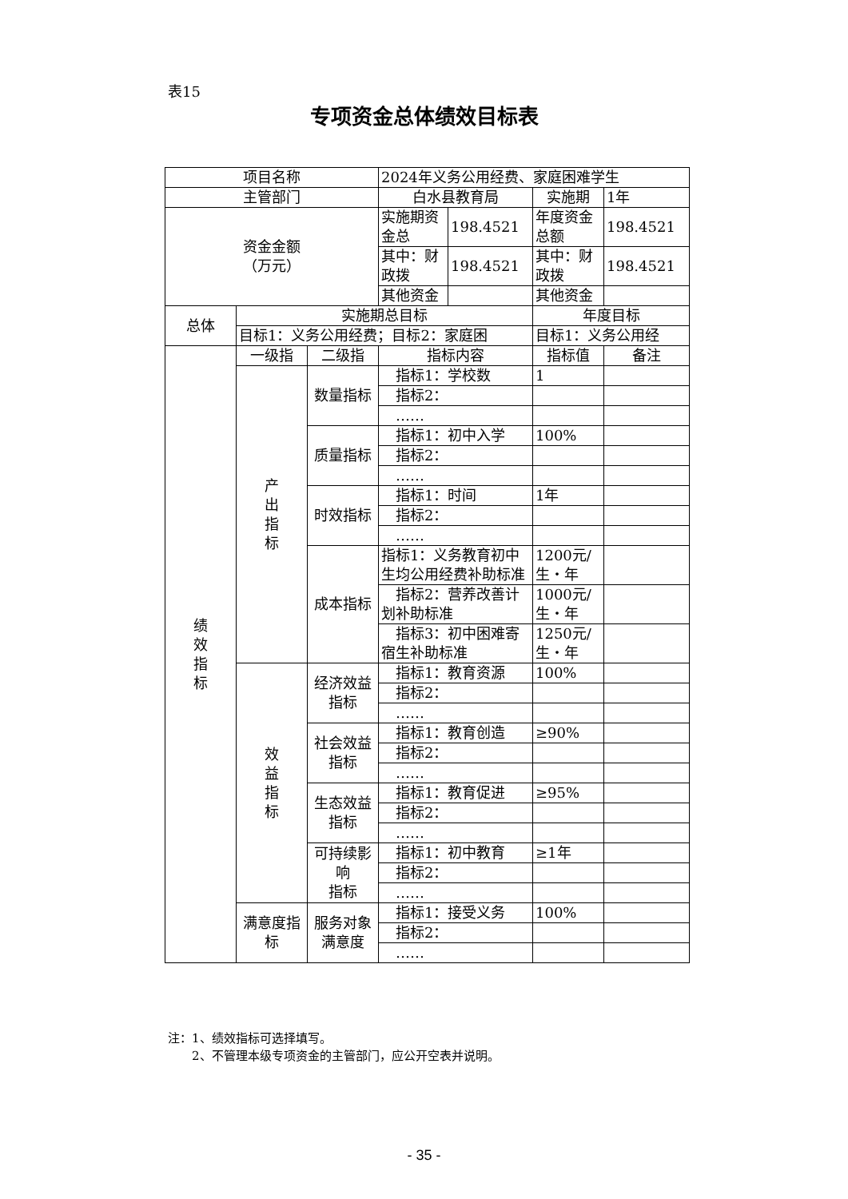表15
专项资金总体绩效目标表
| 项目名称 | | | 2024年义务公用经费、家庭困难学生 | | |
| 主管部门 | | | 白水县教育局 | 实施期 | 1年 |
| 资金金额 （万元） | | | / 实施期资金总 / 198.4521 / | 年度资金总额 | 198.4521 |
| | | | / 其中：财政拨 / 198.4521 / | 其中：财政拨 | 198.4521 |
| | | | / 其他资金 / / | 其他资金 | |
| 总体 | 实施期总目标 | | | 年度目标 | |
| | 目标1：义务公用经费；目标2：家庭困 | | | 目标1：义务公用经 | |
| 绩 效 指 标 | 一级指 | 二级指 | 指标内容 | 指标值 | 备注 |
| | 产 出 指 标 | 数量指标 | 指标1：学校数 | 1 | |
| | | | 指标2： | | |
| | | | …… | | |
| | | 质量指标 | 指标1：初中入学 | 100% | |
| | | | 指标2： | | |
| | | | …… | | |
| | | 时效指标 | 指标1：时间 | 1年 | |
| | | | 指标2： | | |
| | | | …… | | |
| | | 成本指标 | 指标1：义务教育初中生均公用经费补助标准 | 1200元/生・年 | |
| | | | 指标2：营养改善计划补助标准 | 1000元/生・年 | |
| | | | 指标3：初中困难寄宿生补助标准 | 1250元/生・年 | |
| | 效 益 指 标 | 经济效益 指标 | 指标1：教育资源 | 100% | |
| | | | 指标2： | | |
| | | | …… | | |
| | | 社会效益 指标 | 指标1：教育创造 | ≥90% | |
| | | | 指标2： | | |
| | | | …… | | |
| | | 生态效益 指标 | 指标1：教育促进 | ≥95% | |
| | | | 指标2： | | |
| | | | …… | | |
| | | 可持续影响 指标 | 指标1：初中教育 | ≥1年 | |
| | | | 指标2： | | |
| | | | …… | | |
| | 满意度指标 | 服务对象 满意度 | 指标1：接受义务 | 100% | |
| | | | 指标2： | | |
| | | | …… | | |
注：1、绩效指标可选择填写。
　　2、不管理本级专项资金的主管部门，应公开空表并说明。
- 35 -